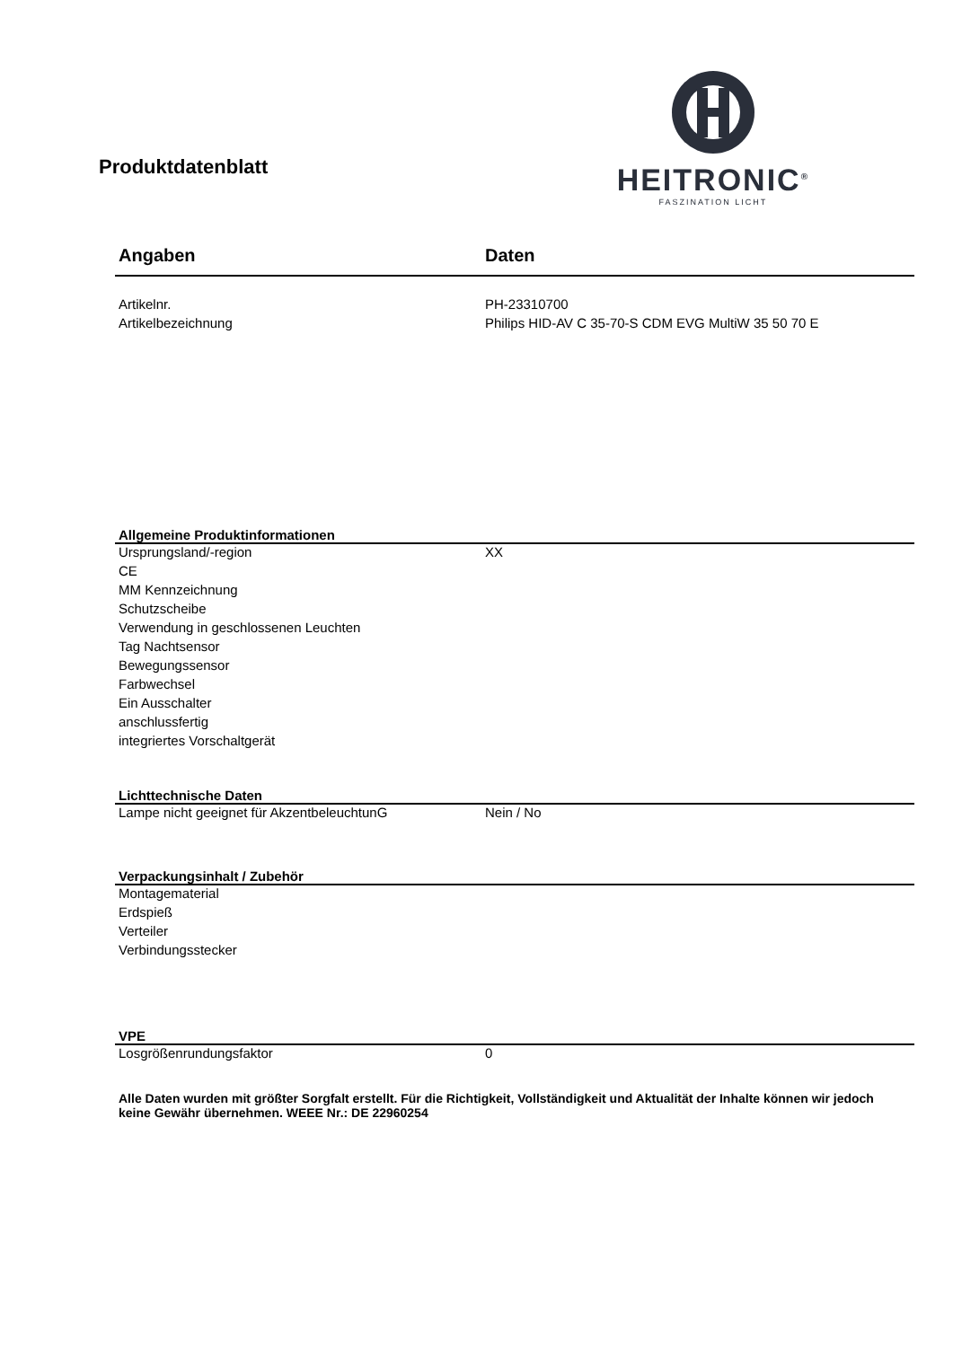Produktdatenblatt
HEITRONIC<sup>®</sup>
FASZINATION LICHT
| Angaben | Daten |
| Artikelnr. | PH-23310700 |
| Artikelbezeichnung | Philips HID-AV C 35-70-S CDM EVG MultiW 35 50 70 E |
| Allgemeine Produktinformationen | |
| Ursprungsland/-region | XX |
| CE | |
| MM Kennzeichnung | |
| Schutzscheibe | |
| Verwendung in geschlossenen Leuchten | |
| Tag Nachtsensor | |
| Bewegungssensor | |
| Farbwechsel | |
| Ein Ausschalter | |
| anschlussfertig | |
| integriertes Vorschaltgerät | |
| Lichttechnische Daten | |
| Lampe nicht geeignet für AkzentbeleuchtunG | Nein / No |
| Verpackungsinhalt / Zubehör | |
| Montagematerial | |
| Erdspieß | |
| Verteiler | |
| Verbindungsstecker | |
| VPE | |
| Losgrößenrundungsfaktor | 0 |
Alle Daten wurden mit größter Sorgfalt erstellt. Für die Richtigkeit, Vollständigkeit und Aktualität der Inhalte können wir jedoch keine Gewähr übernehmen. WEEE Nr.: DE 22960254